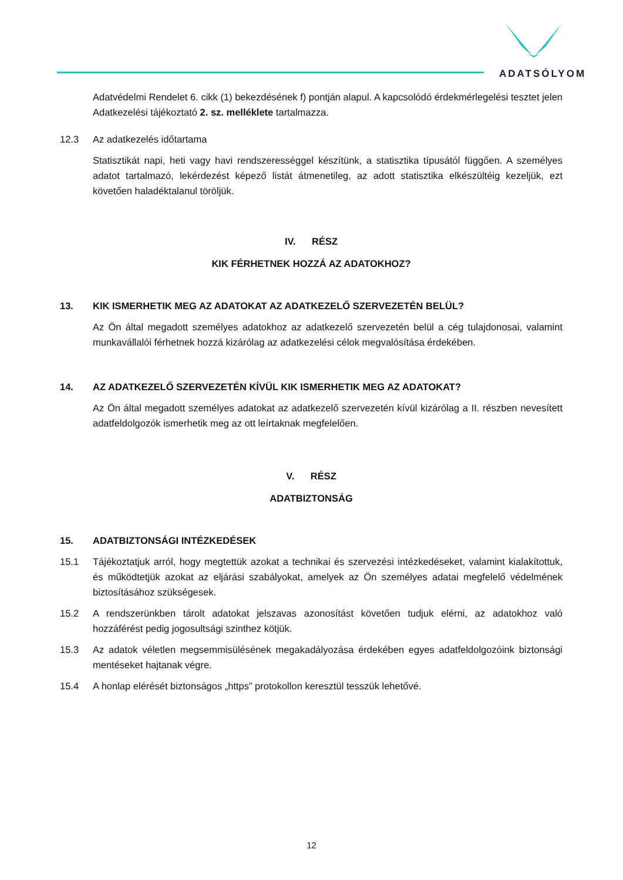ADATSÓLYOM
Adatvédelmi Rendelet 6. cikk (1) bekezdésének f) pontján alapul. A kapcsolódó érdekmérlegelési tesztet jelen Adatkezelési tájékoztató 2. sz. melléklete tartalmazza.
12.3 Az adatkezelés időtartama
Statisztikát napi, heti vagy havi rendszerességgel készítünk, a statisztika típusától függően. A személyes adatot tartalmazó, lekérdezést képező listát átmenetileg, az adott statisztika elkészültéig kezeljük, ezt követően haladéktalanul töröljük.
IV. RÉSZ
KIK FÉRHETNEK HOZZÁ AZ ADATOKHOZ?
13. KIK ISMERHETIK MEG AZ ADATOKAT AZ ADATKEZELŐ SZERVEZETÉN BELÜL?
Az Ön által megadott személyes adatokhoz az adatkezelő szervezetén belül a cég tulajdonosai, valamint munkavállalói férhetnek hozzá kizárólag az adatkezelési célok megvalósítása érdekében.
14. AZ ADATKEZELŐ SZERVEZETÉN KÍVÜL KIK ISMERHETIK MEG AZ ADATOKAT?
Az Ön által megadott személyes adatokat az adatkezelő szervezetén kívül kizárólag a II. részben nevesített adatfeldolgozók ismerhetik meg az ott leírtaknak megfelelően.
V. RÉSZ
ADATBIZTONSÁG
15. ADATBIZTONSÁGI INTÉZKEDÉSEK
15.1 Tájékoztatjuk arról, hogy megtettük azokat a technikai és szervezési intézkedéseket, valamint kialakítottuk, és működtetjük azokat az eljárási szabályokat, amelyek az Ön személyes adatai megfelelő védelmének biztosításához szükségesek.
15.2 A rendszerünkben tárolt adatokat jelszavas azonosítást követően tudjuk elérni, az adatokhoz való hozzáférést pedig jogosultsági szinthez kötjük.
15.3 Az adatok véletlen megsemmisülésének megakadályozása érdekében egyes adatfeldolgozóink biztonsági mentéseket hajtanak végre.
15.4 A honlap elérését biztonságos „https” protokollon keresztül tesszük lehetővé.
12